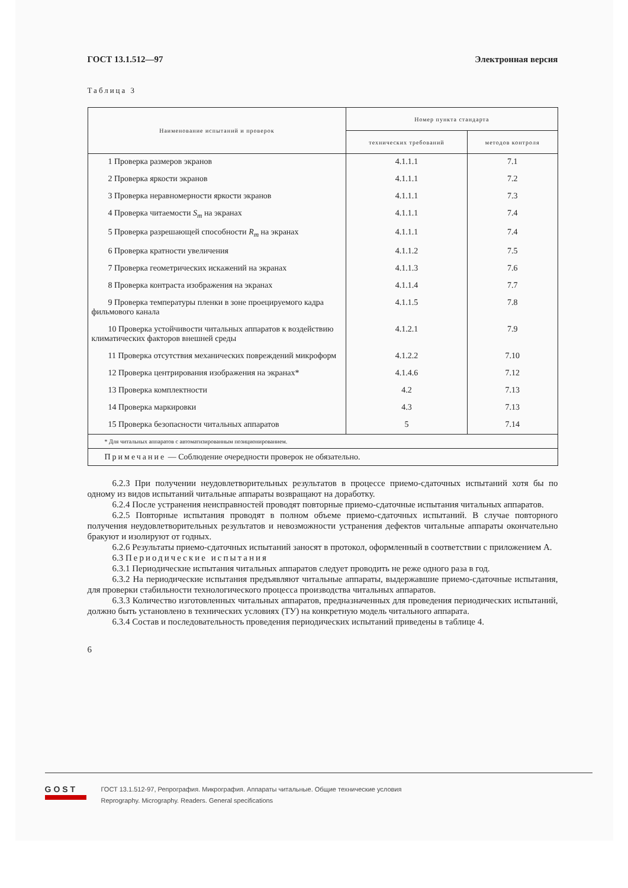ГОСТ 13.1.512—97 Электронная версия
Таблица 3
| Наименование испытаний и проверок | Номер пункта стандарта | |
| --- | --- | --- |
| | технических требований | методов контроля |
| 1 Проверка размеров экранов | 4.1.1.1 | 7.1 |
| 2 Проверка яркости экранов | 4.1.1.1 | 7.2 |
| 3 Проверка неравномерности яркости экранов | 4.1.1.1 | 7.3 |
| 4 Проверка читаемости S<sub>m</sub> на экранах | 4.1.1.1 | 7.4 |
| 5 Проверка разрешающей способности R<sub>m</sub> на экранах | 4.1.1.1 | 7.4 |
| 6 Проверка кратности увеличения | 4.1.1.2 | 7.5 |
| 7 Проверка геометрических искажений на экранах | 4.1.1.3 | 7.6 |
| 8 Проверка контраста изображения на экранах | 4.1.1.4 | 7.7 |
| 9 Проверка температуры пленки в зоне проецируемого кадра фильмового канала | 4.1.1.5 | 7.8 |
| 10 Проверка устойчивости читальных аппаратов к воздействию климатических факторов внешней среды | 4.1.2.1 | 7.9 |
| 11 Проверка отсутствия механических повреждений микроформ | 4.1.2.2 | 7.10 |
| 12 Проверка центрирования изображения на экранах* | 4.1.4.6 | 7.12 |
| 13 Проверка комплектности | 4.2 | 7.13 |
| 14 Проверка маркировки | 4.3 | 7.13 |
| 15 Проверка безопасности читальных аппаратов | 5 | 7.14 |
| * Для читальных аппаратов с автоматизированным позиционированием. | | |
| Примечание — Соблюдение очередности проверок не обязательно. | | |
6.2.3 При получении неудовлетворительных результатов в процессе приемо-сдаточных испытаний хотя бы по одному из видов испытаний читальные аппараты возвращают на доработку.
6.2.4 После устранения неисправностей проводят повторные приемо-сдаточные испытания читальных аппаратов.
6.2.5 Повторные испытания проводят в полном объеме приемо-сдаточных испытаний. В случае повторного получения неудовлетворительных результатов и невозможности устранения дефектов читальные аппараты окончательно бракуют и изолируют от годных.
6.2.6 Результаты приемо-сдаточных испытаний заносят в протокол, оформленный в соответствии с приложением А.
6.3 Периодические испытания
6.3.1 Периодические испытания читальных аппаратов следует проводить не реже одного раза в год.
6.3.2 На периодические испытания предъявляют читальные аппараты, выдержавшие приемо-сдаточные испытания, для проверки стабильности технологического процесса производства читальных аппаратов.
6.3.3 Количество изготовленных читальных аппаратов, предназначенных для проведения периодических испытаний, должно быть установлено в технических условиях (ТУ) на конкретную модель читального аппарата.
6.3.4 Состав и последовательность проведения периодических испытаний приведены в таблице 4.
6
GOST
ГОСТ 13.1.512-97, Репрография. Микрография. Аппараты читальные. Общие технические условия
Reprography. Micrography. Readers. General specifications